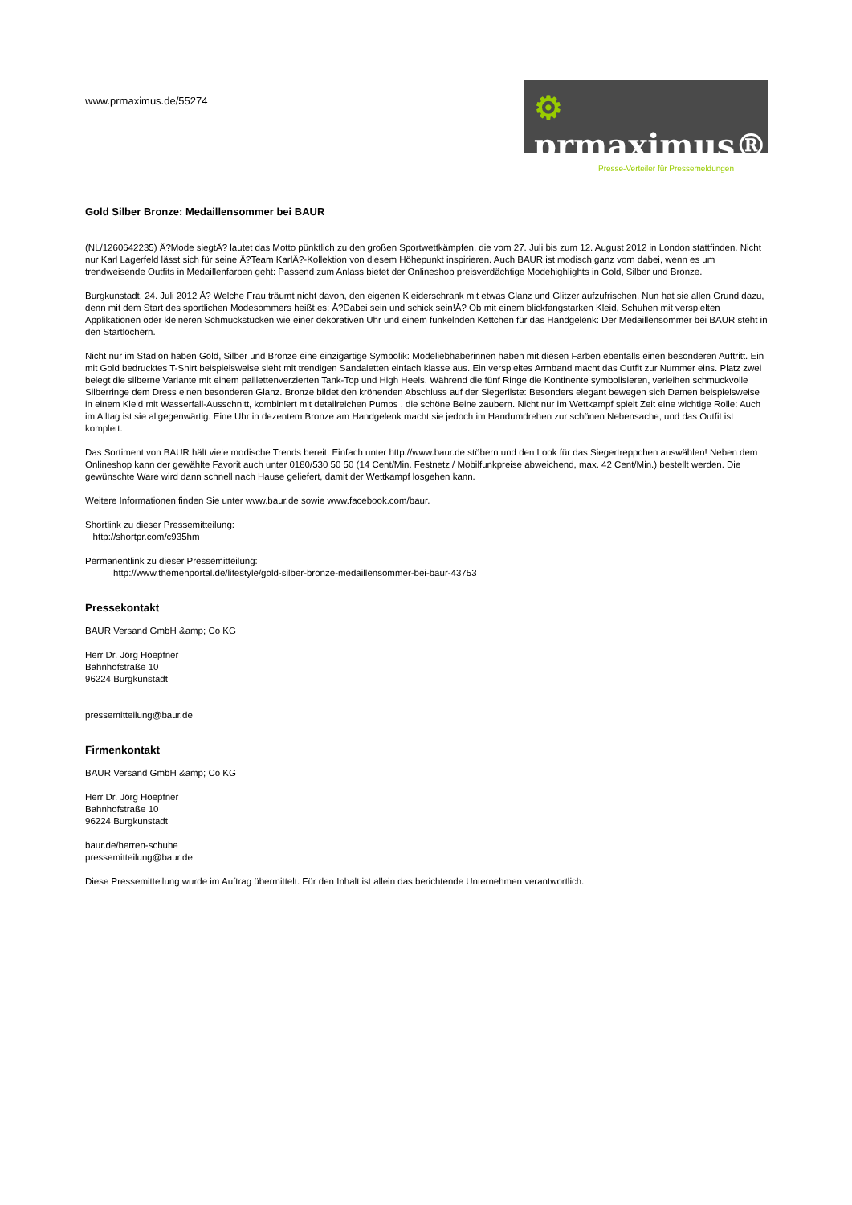www.prmaximus.de/55274
⚙ prmaximus®
Presse-Verteiler für Pressemeldungen
Gold Silber Bronze: Medaillensommer bei BAUR
(NL/1260642235) Â?Mode siegtÂ? lautet das Motto pünktlich zu den großen Sportwettkämpfen, die vom 27. Juli bis zum 12. August 2012 in London stattfinden. Nicht nur Karl Lagerfeld lässt sich für seine Â?Team KarlÂ?-Kollektion von diesem Höhepunkt inspirieren. Auch BAUR ist modisch ganz vorn dabei, wenn es um trendweisende Outfits in Medaillenfarben geht: Passend zum Anlass bietet der Onlineshop preisverdächtige Modehighlights in Gold, Silber und Bronze.
Burgkunstadt, 24. Juli 2012 Â? Welche Frau träumt nicht davon, den eigenen Kleiderschrank mit etwas Glanz und Glitzer aufzufrischen. Nun hat sie allen Grund dazu, denn mit dem Start des sportlichen Modesommers heißt es: Â?Dabei sein und schick sein!Â? Ob mit einem blickfangstarken Kleid, Schuhen mit verspielten Applikationen oder kleineren Schmuckstücken wie einer dekorativen Uhr und einem funkelnden Kettchen für das Handgelenk: Der Medaillensommer bei BAUR steht in den Startlöchern.
Nicht nur im Stadion haben Gold, Silber und Bronze eine einzigartige Symbolik: Modeliebhaberinnen haben mit diesen Farben ebenfalls einen besonderen Auftritt. Ein mit Gold bedrucktes T-Shirt beispielsweise sieht mit trendigen Sandaletten einfach klasse aus. Ein verspieltes Armband macht das Outfit zur Nummer eins. Platz zwei belegt die silberne Variante mit einem paillettenverzierten Tank-Top und High Heels. Während die fünf Ringe die Kontinente symbolisieren, verleihen schmuckvolle Silberringe dem Dress einen besonderen Glanz. Bronze bildet den krönenden Abschluss auf der Siegerliste: Besonders elegant bewegen sich Damen beispielsweise in einem Kleid mit Wasserfall-Ausschnitt, kombiniert mit detailreichen Pumps , die schöne Beine zaubern. Nicht nur im Wettkampf spielt Zeit eine wichtige Rolle: Auch im Alltag ist sie allgegenwärtig. Eine Uhr in dezentem Bronze am Handgelenk macht sie jedoch im Handumdrehen zur schönen Nebensache, und das Outfit ist komplett.
Das Sortiment von BAUR hält viele modische Trends bereit. Einfach unter http://www.baur.de stöbern und den Look für das Siegertreppchen auswählen! Neben dem Onlineshop kann der gewählte Favorit auch unter 0180/530 50 50 (14 Cent/Min. Festnetz / Mobilfunkpreise abweichend, max. 42 Cent/Min.) bestellt werden. Die gewünschte Ware wird dann schnell nach Hause geliefert, damit der Wettkampf losgehen kann.
Weitere Informationen finden Sie unter www.baur.de sowie www.facebook.com/baur.
Shortlink zu dieser Pressemitteilung:
http://shortpr.com/c935hm
Permanentlink zu dieser Pressemitteilung:
http://www.themenportal.de/lifestyle/gold-silber-bronze-medaillensommer-bei-baur-43753
Pressekontakt
BAUR Versand GmbH &amp; Co KG
Herr Dr. Jörg Hoepfner
Bahnhofstraße 10
96224 Burgkunstadt
pressemitteilung@baur.de
Firmenkontakt
BAUR Versand GmbH &amp; Co KG
Herr Dr. Jörg Hoepfner
Bahnhofstraße 10
96224 Burgkunstadt
baur.de/herren-schuhe
pressemitteilung@baur.de
Diese Pressemitteilung wurde im Auftrag übermittelt. Für den Inhalt ist allein das berichtende Unternehmen verantwortlich.